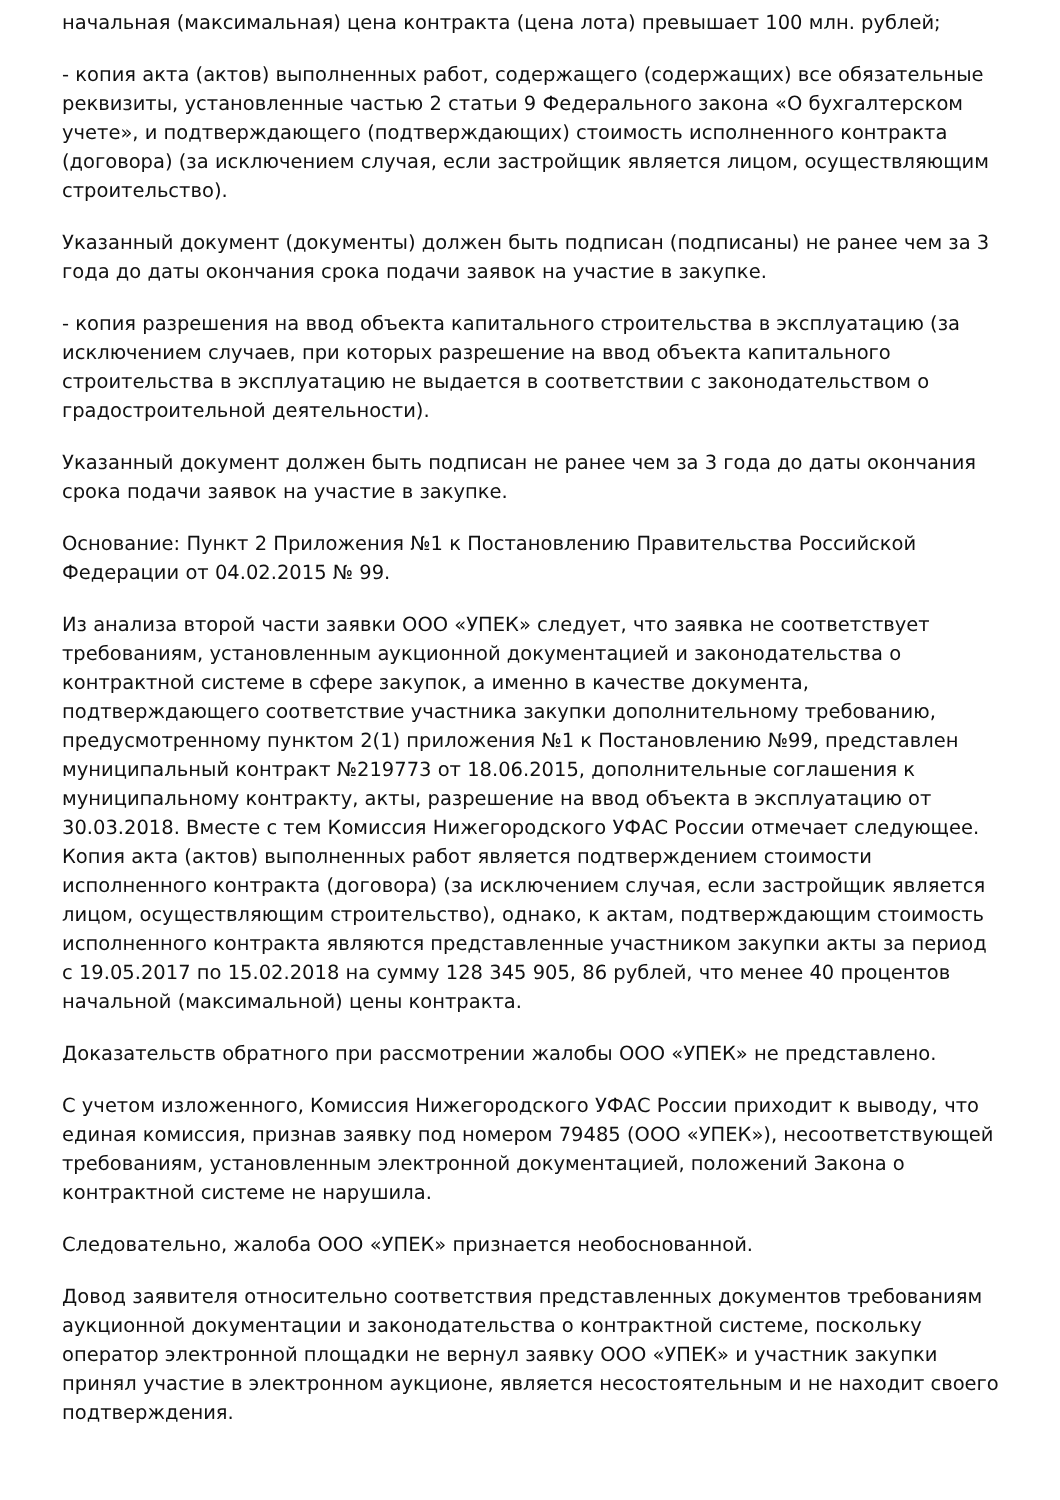начальная (максимальная) цена контракта (цена лота) превышает 100 млн. рублей;
- копия акта (актов) выполненных работ, содержащего (содержащих) все обязательные реквизиты, установленные частью 2 статьи 9 Федерального закона «О бухгалтерском учете», и подтверждающего (подтверждающих) стоимость исполненного контракта (договора) (за исключением случая, если застройщик является лицом, осуществляющим строительство).
Указанный документ (документы) должен быть подписан (подписаны) не ранее чем за 3 года до даты окончания срока подачи заявок на участие в закупке.
- копия разрешения на ввод объекта капитального строительства в эксплуатацию (за исключением случаев, при которых разрешение на ввод объекта капитального строительства в эксплуатацию не выдается в соответствии с законодательством о градостроительной деятельности).
Указанный документ должен быть подписан не ранее чем за 3 года до даты окончания срока подачи заявок на участие в закупке.
Основание: Пункт 2 Приложения №1 к Постановлению Правительства Российской Федерации от 04.02.2015 № 99.
Из анализа второй части заявки ООО «УПЕК» следует, что заявка не соответствует требованиям, установленным аукционной документацией и законодательства о контрактной системе в сфере закупок, а именно в качестве документа, подтверждающего соответствие участника закупки дополнительному требованию, предусмотренному пунктом 2(1) приложения №1 к Постановлению №99, представлен муниципальный контракт №219773 от 18.06.2015, дополнительные соглашения к муниципальному контракту, акты, разрешение на ввод объекта в эксплуатацию от 30.03.2018. Вместе с тем Комиссия Нижегородского УФАС России отмечает следующее. Копия акта (актов) выполненных работ является подтверждением стоимости исполненного контракта (договора) (за исключением случая, если застройщик является лицом, осуществляющим строительство), однако, к актам, подтверждающим стоимость исполненного контракта являются представленные участником закупки акты за период с 19.05.2017 по 15.02.2018 на сумму 128 345 905, 86 рублей, что менее 40 процентов начальной (максимальной) цены контракта.
Доказательств обратного при рассмотрении жалобы ООО «УПЕК» не представлено.
С учетом изложенного, Комиссия Нижегородского УФАС России приходит к выводу, что единая комиссия, признав заявку под номером 79485 (ООО «УПЕК»), несоответствующей требованиям, установленным электронной документацией, положений Закона о контрактной системе не нарушила.
Следовательно, жалоба ООО «УПЕК» признается необоснованной.
Довод заявителя относительно соответствия представленных документов требованиям аукционной документации и законодательства о контрактной системе, поскольку оператор электронной площадки не вернул заявку ООО «УПЕК» и участник закупки принял участие в электронном аукционе, является несостоятельным и не находит своего подтверждения.